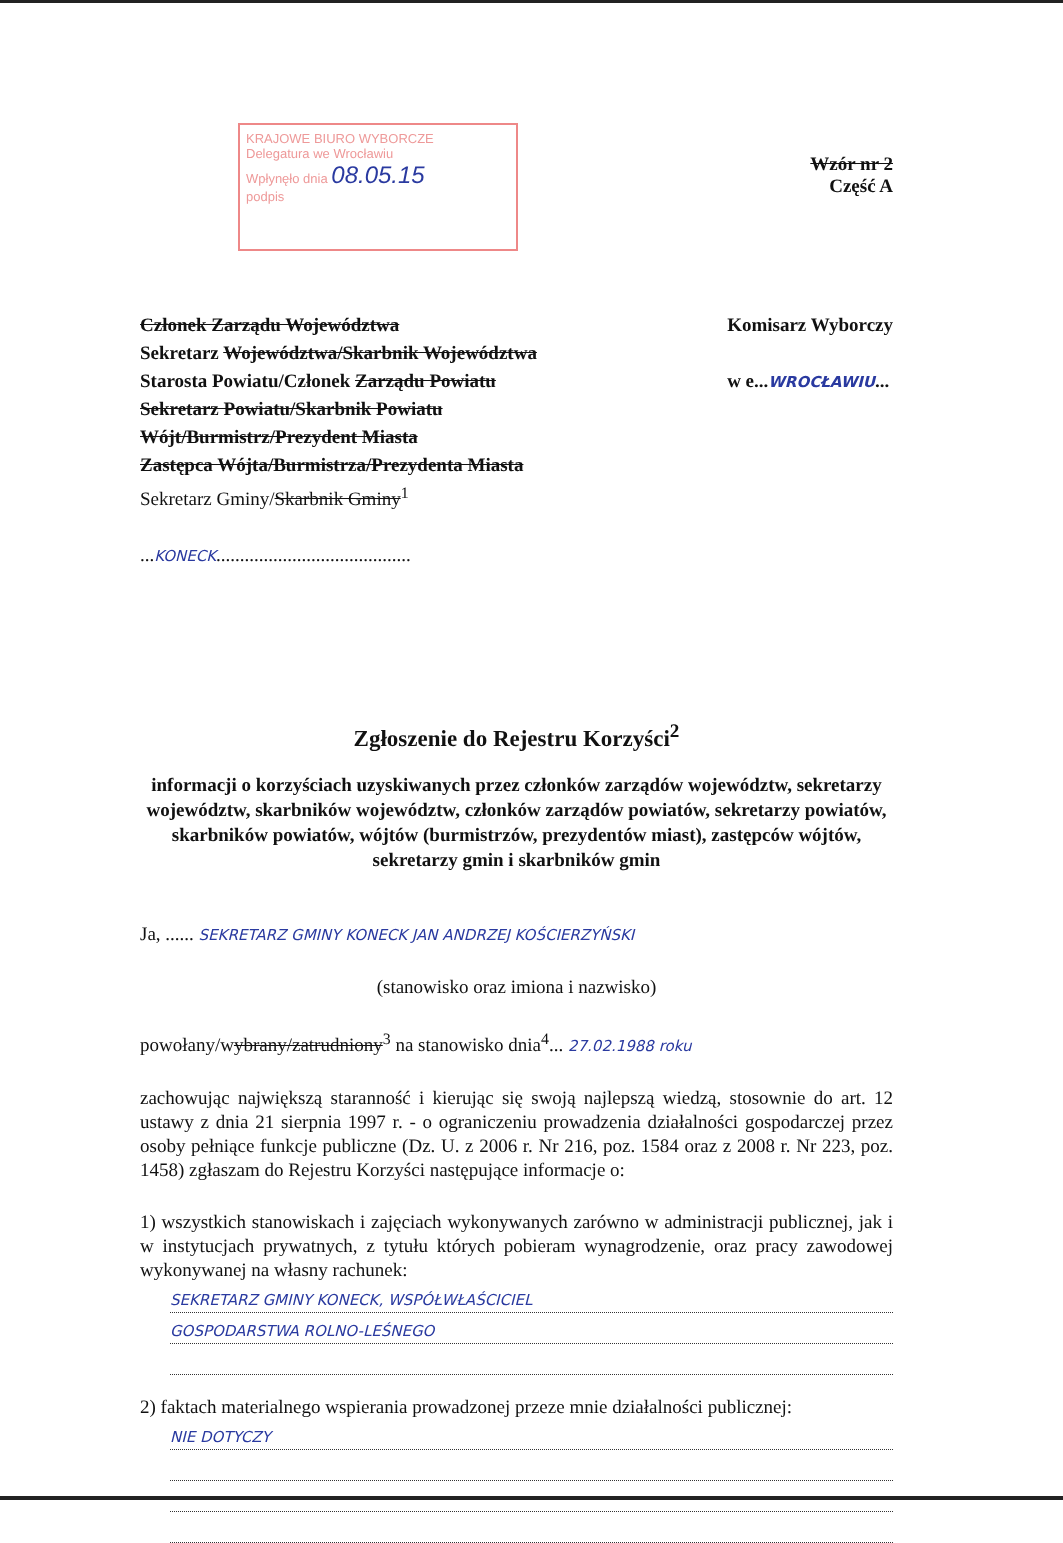KRAJOWE BIURO WYBORCZE
Delegatura we Wrocławiu
Wpłynęło dnia 08.05.15
podpis
Wzór nr 2
Część A
Członek Zarządu Województwa
Sekretarz Województwa/Skarbnik Województwa
Starosta Powiatu/Członek Zarządu Powiatu
Sekretarz Powiatu/Skarbnik Powiatu
Wójt/Burmistrz/Prezydent Miasta
Zastępca Wójta/Burmistrza/Prezydenta Miasta
Sekretarz Gminy/Skarbnik Gminy<sup>1</sup>
...KONECK.........................................
Komisarz Wyborczy
w e...WROCŁAWIU...
Zgłoszenie do Rejestru Korzyści<sup>2</sup>
informacji o korzyściach uzyskiwanych przez członków zarządów województw, sekretarzy województw, skarbników województw, członków zarządów powiatów, sekretarzy powiatów, skarbników powiatów, wójtów (burmistrzów, prezydentów miast), zastępców wójtów, sekretarzy gmin i skarbników gmin
Ja, ...... SEKRETARZ GMINY KONECK JAN ANDRZEJ KOŚCIERZYŃSKI
(stanowisko oraz imiona i nazwisko)
powołany/wybrany/zatrudniony<sup>3</sup> na stanowisko dnia<sup>4</sup>... 27.02.1988 roku
zachowując największą staranność i kierując się swoją najlepszą wiedzą, stosownie do art. 12 ustawy z dnia 21 sierpnia 1997 r. - o ograniczeniu prowadzenia działalności gospodarczej przez osoby pełniące funkcje publiczne (Dz. U. z 2006 r. Nr 216, poz. 1584 oraz z 2008 r. Nr 223, poz. 1458) zgłaszam do Rejestru Korzyści następujące informacje o:
1) wszystkich stanowiskach i zajęciach wykonywanych zarówno w administracji publicznej, jak i w instytucjach prywatnych, z tytułu których pobieram wynagrodzenie, oraz pracy zawodowej wykonywanej na własny rachunek:
SEKRETARZ GMINY KONECK, WSPÓŁWŁAŚCICIEL
GOSPODARSTWA ROLNO-LEŚNEGO
2) faktach materialnego wspierania prowadzonej przeze mnie działalności publicznej:
NIE DOTYCZY